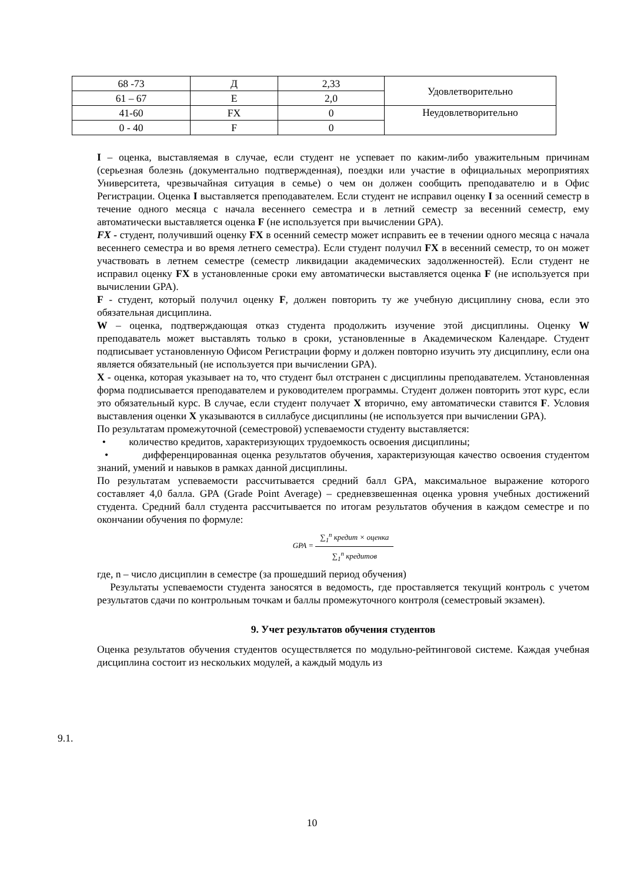| 68 -73 | Д | 2,33 | Удовлетворительно |
| 61 – 67 | Е | 2,0 | |
| 41-60 | FX | 0 | Неудовлетворительно |
| 0 - 40 | F | 0 | |
I – оценка, выставляемая в случае, если студент не успевает по каким-либо уважительным причинам (серьезная болезнь (документально подтвержденная), поездки или участие в официальных мероприятиях Университета, чрезвычайная ситуация в семье) о чем он должен сообщить преподавателю и в Офис Регистрации. Оценка I выставляется преподавателем. Если студент не исправил оценку I за осенний семестр в течение одного месяца с начала весеннего семестра и в летний семестр за весенний семестр, ему автоматически выставляется оценка F (не используется при вычислении GPA).
FX - студент, получивший оценку FX в осенний семестр может исправить ее в течении одного месяца с начала весеннего семестра и во время летнего семестра). Если студент получил FX в весенний семестр, то он может участвовать в летнем семестре (семестр ликвидации академических задолженностей). Если студент не исправил оценку FX в установленные сроки ему автоматически выставляется оценка F (не используется при вычислении GPA).
F - студент, который получил оценку F, должен повторить ту же учебную дисциплину снова, если это обязательная дисциплина.
W – оценка, подтверждающая отказ студента продолжить изучение этой дисциплины. Оценку W преподаватель может выставлять только в сроки, установленные в Академическом Календаре. Студент подписывает установленную Офисом Регистрации форму и должен повторно изучить эту дисциплину, если она является обязательный (не используется при вычислении GPA).
X - оценка, которая указывает на то, что студент был отстранен с дисциплины преподавателем. Установленная форма подписывается преподавателем и руководителем программы. Студент должен повторить этот курс, если это обязательный курс. В случае, если студент получает X вторично, ему автоматически ставится F. Условия выставления оценки X указываются в силлабусе дисциплины (не используется при вычислении GPA).
По результатам промежуточной (семестровой) успеваемости студенту выставляется:
• количество кредитов, характеризующих трудоемкость освоения дисциплины;
• дифференцированная оценка результатов обучения, характеризующая качество освоения студентом знаний, умений и навыков в рамках данной дисциплины.
По результатам успеваемости рассчитывается средний балл GPA, максимальное выражение которого составляет 4,0 балла. GPA (Grade Point Average) – средневзвешенная оценка уровня учебных достижений студента. Средний балл студента рассчитывается по итогам результатов обучения в каждом семестре и по окончании обучения по формуле:
GPA = ∑<sub>1</sub><sup>n</sup> кредит × оценка ∑<sub>1</sub><sup>n</sup> кредитов
где, n – число дисциплин в семестре (за прошедший период обучения)
Результаты успеваемости студента заносятся в ведомость, где проставляется текущий контроль с учетом результатов сдачи по контрольным точкам и баллы промежуточного контроля (семестровый экзамен).
9. Учет результатов обучения студентов
Оценка результатов обучения студентов осуществляется по модульно-рейтинговой системе. Каждая учебная дисциплина состоит из нескольких модулей, а каждый модуль из
9.1.
10